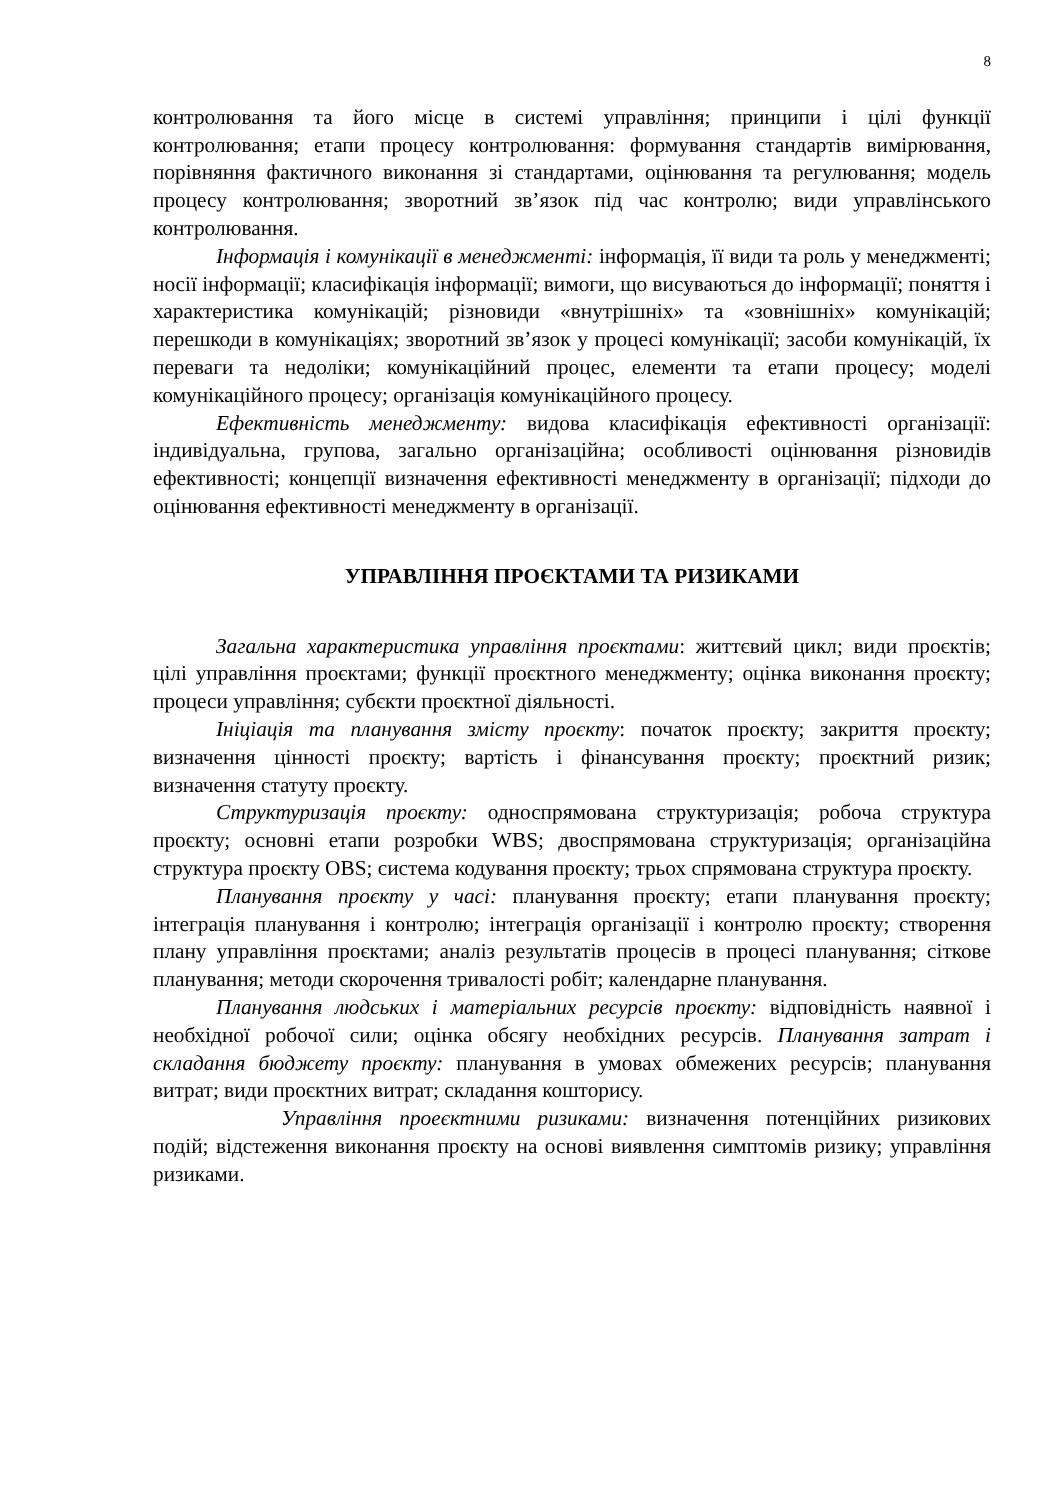8
контролювання та його місце в системі управління; принципи і цілі функції контролювання; етапи процесу контролювання: формування стандартів вимірювання, порівняння фактичного виконання зі стандартами, оцінювання та регулювання; модель процесу контролювання; зворотний зв’язок під час контролю; види управлінського контролювання.
Інформація і комунікації в менеджменті: інформація, її види та роль у менеджменті; носії інформації; класифікація інформації; вимоги, що висуваються до інформації; поняття і характеристика комунікацій; різновиди «внутрішніх» та «зовнішніх» комунікацій; перешкоди в комунікаціях; зворотний зв’язок у процесі комунікації; засоби комунікацій, їх переваги та недоліки; комунікаційний процес, елементи та етапи процесу; моделі комунікаційного процесу; організація комунікаційного процесу.
Ефективність менеджменту: видова класифікація ефективності організації: індивідуальна, групова, загально організаційна; особливості оцінювання різновидів ефективності; концепції визначення ефективності менеджменту в організації; підходи до оцінювання ефективності менеджменту в організації.
УПРАВЛІННЯ ПРОЄКТАМИ ТА РИЗИКАМИ
Загальна характеристика управління проєктами: життєвий цикл; види проєктів; цілі управління проєктами; функції проєктного менеджменту; оцінка виконання проєкту; процеси управління; субєкти проєктної діяльності.
Ініціація та планування змісту проєкту: початок проєкту; закриття проєкту; визначення цінності проєкту; вартість і фінансування проєкту; проєктний ризик; визначення статуту проєкту.
Структуризація проєкту: односпрямована структуризація; робоча структура проєкту; основні етапи розробки WBS; двоспрямована структуризація; організаційна структура проєкту OBS; система кодування проєкту; трьох спрямована структура проєкту.
Планування проєкту у часі: планування проєкту; етапи планування проєкту; інтеграція планування і контролю; інтеграція організації і контролю проєкту; створення плану управління проєктами; аналіз результатів процесів в процесі планування; сіткове планування; методи скорочення тривалості робіт; календарне планування.
Планування людських і матеріальних ресурсів проєкту: відповідність наявної і необхідної робочої сили; оцінка обсягу необхідних ресурсів. Планування затрат і складання бюджету проєкту: планування в умовах обмежених ресурсів; планування витрат; види проєктних витрат; складання кошторису.
Управління проеєктними ризиками: визначення потенційних ризикових подій; відстеження виконання проєкту на основі виявлення симптомів ризику; управління ризиками.